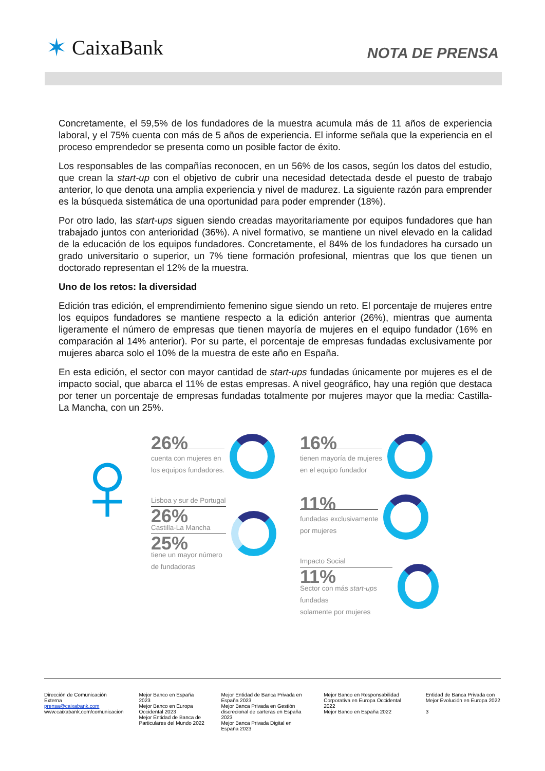✶ CaixaBank
NOTA DE PRENSA
Concretamente, el 59,5% de los fundadores de la muestra acumula más de 11 años de experiencia laboral, y el 75% cuenta con más de 5 años de experiencia. El informe señala que la experiencia en el proceso emprendedor se presenta como un posible factor de éxito.
Los responsables de las compañías reconocen, en un 56% de los casos, según los datos del estudio, que crean la start-up con el objetivo de cubrir una necesidad detectada desde el puesto de trabajo anterior, lo que denota una amplia experiencia y nivel de madurez. La siguiente razón para emprender es la búsqueda sistemática de una oportunidad para poder emprender (18%).
Por otro lado, las start-ups siguen siendo creadas mayoritariamente por equipos fundadores que han trabajado juntos con anterioridad (36%). A nivel formativo, se mantiene un nivel elevado en la calidad de la educación de los equipos fundadores. Concretamente, el 84% de los fundadores ha cursado un grado universitario o superior, un 7% tiene formación profesional, mientras que los que tienen un doctorado representan el 12% de la muestra.
Uno de los retos: la diversidad
Edición tras edición, el emprendimiento femenino sigue siendo un reto. El porcentaje de mujeres entre los equipos fundadores se mantiene respecto a la edición anterior (26%), mientras que aumenta ligeramente el número de empresas que tienen mayoría de mujeres en el equipo fundador (16% en comparación al 14% anterior). Por su parte, el porcentaje de empresas fundadas exclusivamente por mujeres abarca solo el 10% de la muestra de este año en España.
En esta edición, el sector con mayor cantidad de start-ups fundadas únicamente por mujeres es el de impacto social, que abarca el 11% de estas empresas. A nivel geográfico, hay una región que destaca por tener un porcentaje de empresas fundadas totalmente por mujeres mayor que la media: Castilla-La Mancha, con un 25%.
♀
26%
cuenta con mujeres en
los equipos fundadores.
Lisboa y sur de Portugal
26%
Castilla-La Mancha
25%
tiene un mayor número
de fundadoras
16%
tienen mayoría de mujeres
en el equipo fundador
11%
fundadas exclusivamente
por mujeres
Impacto Social
11%
Sector con más start-ups fundadas
solamente por mujeres
Dirección de Comunicación Externa
prensa@caixabank.com
www.caixabank.com/comunicacion
Mejor Banco en España 2023
Mejor Banco en Europa Occidental 2023
Mejor Entidad de Banca de Particulares del Mundo 2022
Mejor Entidad de Banca Privada en España 2023
Mejor Banca Privada en Gestión discrecional de carteras en España 2023
Mejor Banca Privada Digital en España 2023
Mejor Banco en Responsabilidad Corporativa en Europa Occidental 2022
Mejor Banco en España 2022
Entidad de Banca Privada con Mejor Evolución en Europa 2022
3